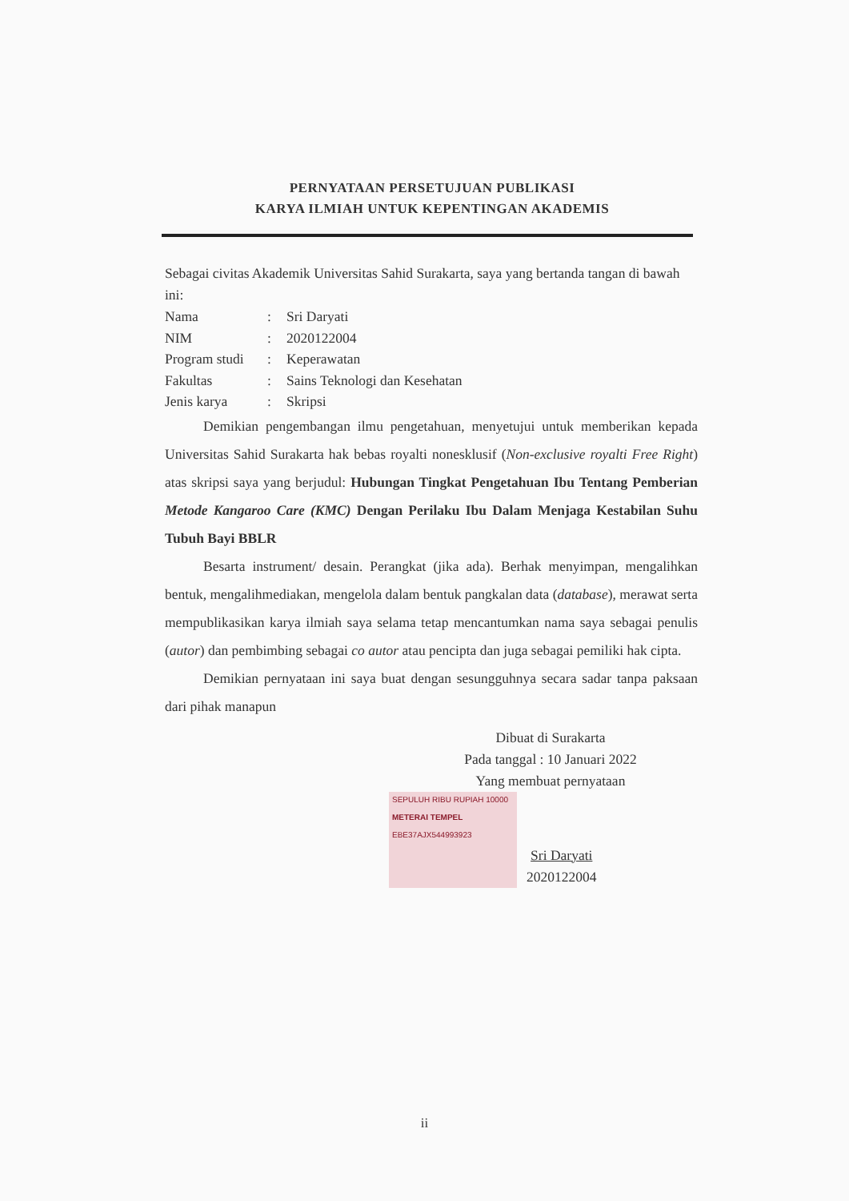PERNYATAAN PERSETUJUAN PUBLIKASI
KARYA ILMIAH UNTUK KEPENTINGAN AKADEMIS
Sebagai civitas Akademik Universitas Sahid Surakarta, saya yang bertanda tangan di bawah ini:
Nama: Sri Daryati
NIM: 2020122004
Program studi: Keperawatan
Fakultas: Sains Teknologi dan Kesehatan
Jenis karya: Skripsi
Demikian pengembangan ilmu pengetahuan, menyetujui untuk memberikan kepada Universitas Sahid Surakarta hak bebas royalti nonesklusif (Non-exclusive royalti Free Right) atas skripsi saya yang berjudul: Hubungan Tingkat Pengetahuan Ibu Tentang Pemberian Metode Kangaroo Care (KMC) Dengan Perilaku Ibu Dalam Menjaga Kestabilan Suhu Tubuh Bayi BBLR
Besarta instrument/ desain. Perangkat (jika ada). Berhak menyimpan, mengalihkan bentuk, mengalihmediakan, mengelola dalam bentuk pangkalan data (database), merawat serta mempublikasikan karya ilmiah saya selama tetap mencantumkan nama saya sebagai penulis (autor) dan pembimbing sebagai co autor atau pencipta dan juga sebagai pemiliki hak cipta.
Demikian pernyataan ini saya buat dengan sesungguhnya secara sadar tanpa paksaan dari pihak manapun
Dibuat di Surakarta
Pada tanggal : 10 Januari 2022
Yang membuat pernyataan
SEPULUH RIBU RUPIAH 10000
METERAI TEMPEL
EBE37AJX544993923
Sri Daryati
2020122004
ii